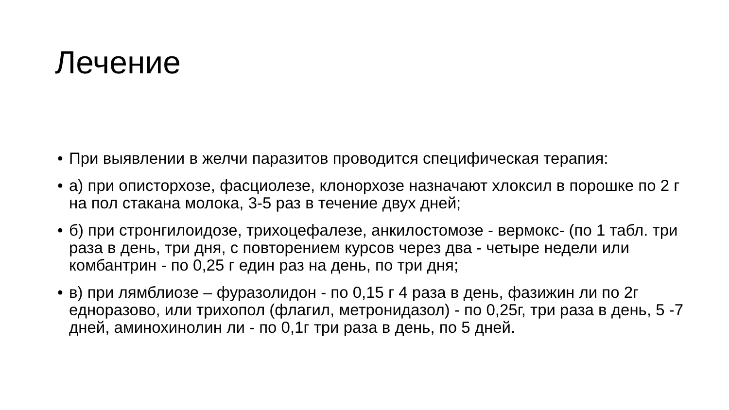Лечение
• При выявлении в желчи паразитов проводится специфическая терапия:
• а) при описторхозе, фасциолезе, клонорхозе назначают хлоксил в порошке по 2 г на пол стакана молока, 3-5 раз в течение двух дней;
• б) при стронгилоидозе, трихоцефалезе, анкилостомозе - вермокс- (по 1 табл. три раза в день, три дня, с повторением курсов через два - четыре недели или комбантрин - по 0,25 г един раз на день, по три дня;
• в) при лямблиозе – фуразолидон - по 0,15 г 4 раза в день, фазижин ли по 2г едноразово, или трихопол (флагил, метронидазол) - по 0,25г, три раза в день, 5 -7 дней, аминохинолин ли - по 0,1г три раза в день, по 5 дней.